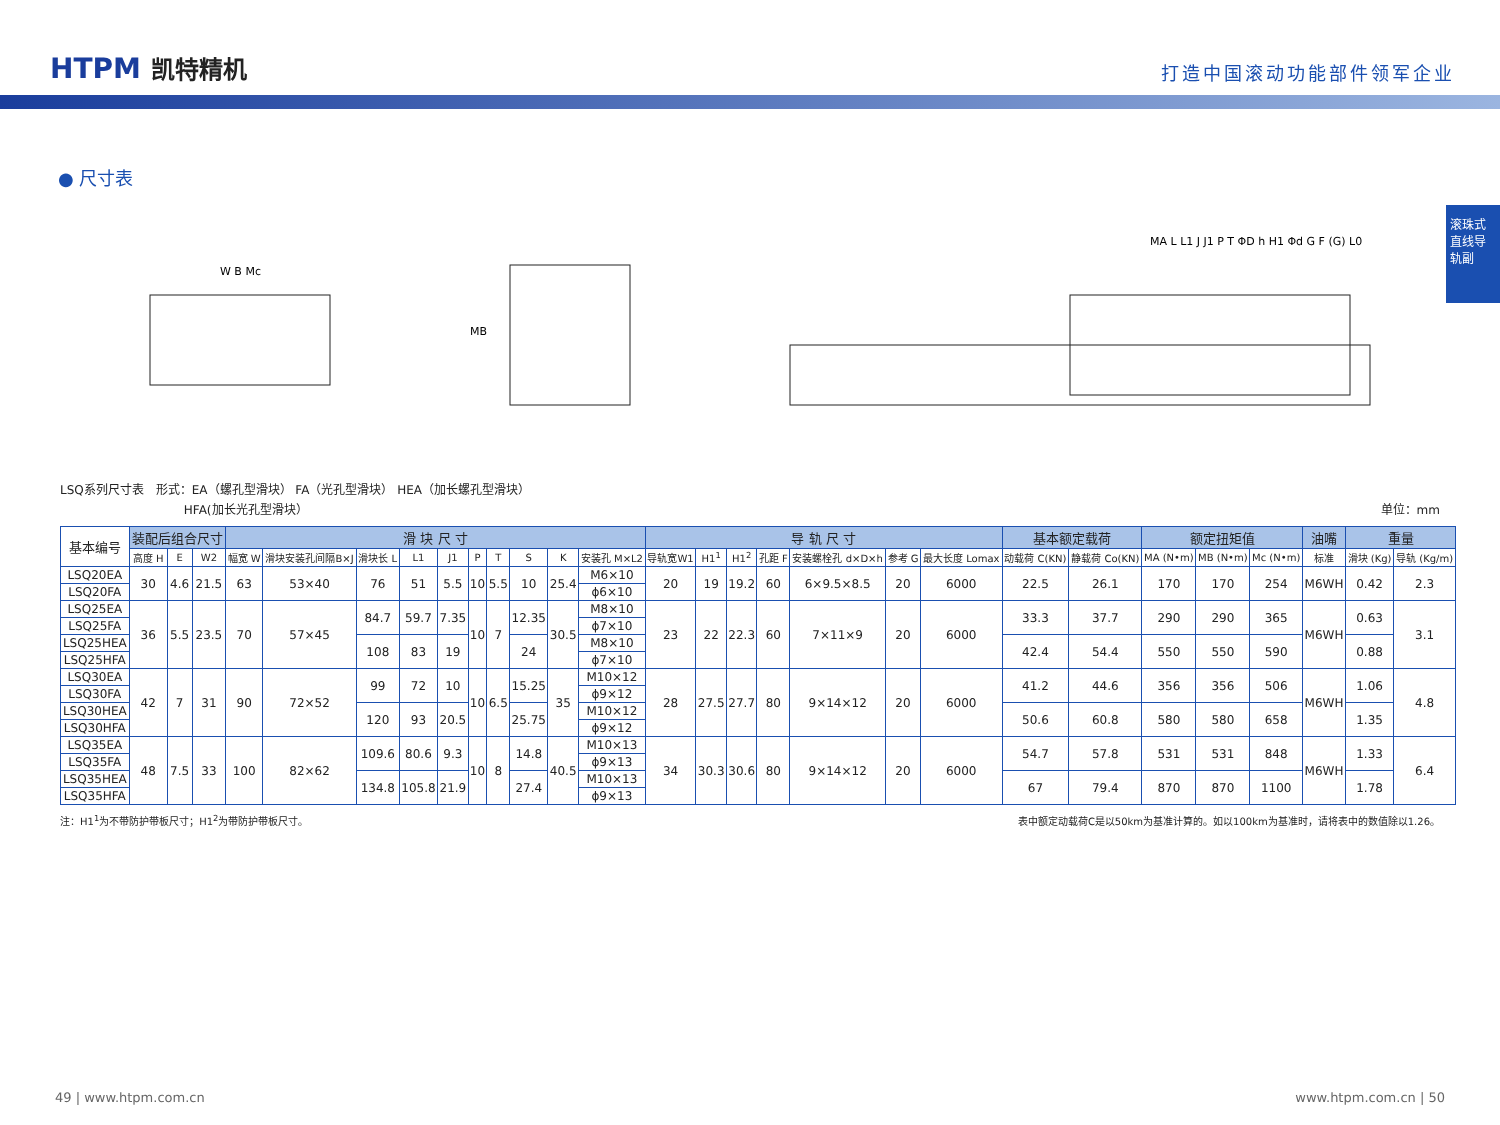HTPM 凯特精机
打造中国滚动功能部件领军企业
滚珠式直线导轨副
● 尺寸表
W B Mc
MB
MA L L1 J J1 P T ΦD h H1 Φd G F (G) L0
LSQ系列尺寸表　形式：EA（螺孔型滑块） FA（光孔型滑块） HEA（加长螺孔型滑块）
　　　　　　　　　　 HFA(加长光孔型滑块） 单位：mm
| 基本编号 | 装配后组合尺寸 | | | 滑 块 尺 寸 | | | | | | | | | | 导 轨 尺 寸 | | | | | | | 基本额定载荷 | | 额定扭矩值 | | | 油嘴 | 重量 | |
| --- | --- | --- | --- | --- | --- | --- | --- | --- | --- | --- | --- | --- | --- | --- | --- | --- | --- | --- | --- | --- | --- | --- | --- | --- | --- | --- | --- | --- |
| | 高度 H | E | W2 | 幅宽 W | 滑块安装孔间隔B×J | 滑块长 L | L1 | J1 | P | T | S | K | 安装孔 M×L2 | 导轨宽W1 | H1<sup>1</sup> | H1<sup>2</sup> | 孔距 F | 安装螺栓孔 d×D×h | 参考 G | 最大长度 Lomax | 动载荷 C(KN) | 静载荷 Co(KN) | MA (N•m) | MB (N•m) | Mc (N•m) | 标准 | 滑块 (Kg) | 导轨 (Kg/m) |
| LSQ20EA | 30 | 4.6 | 21.5 | 63 | 53×40 | 76 | 51 | 5.5 | 10 | 5.5 | 10 | 25.4 | M6×10 | 20 | 19 | 19.2 | 60 | 6×9.5×8.5 | 20 | 6000 | 22.5 | 26.1 | 170 | 170 | 254 | M6WH | 0.42 | 2.3 |
| LSQ20FA | | | | | | | | | | | | | ϕ6×10 | | | | | | | | | | | | | | | |
| LSQ25EA | 36 | 5.5 | 23.5 | 70 | 57×45 | 84.7 | 59.7 | 7.35 | 10 | 7 | 12.35 | 30.5 | M8×10 | 23 | 22 | 22.3 | 60 | 7×11×9 | 20 | 6000 | 33.3 | 37.7 | 290 | 290 | 365 | M6WH | 0.63 | 3.1 |
| LSQ25FA | | | | | | | | | | | | | ϕ7×10 | | | | | | | | | | | | | | | |
| LSQ25HEA | | | | | | 108 | 83 | 19 | | | 24 | | M8×10 | | | | | | | | 42.4 | 54.4 | 550 | 550 | 590 | | 0.88 | |
| LSQ25HFA | | | | | | | | | | | | | ϕ7×10 | | | | | | | | | | | | | | | |
| LSQ30EA | 42 | 7 | 31 | 90 | 72×52 | 99 | 72 | 10 | 10 | 6.5 | 15.25 | 35 | M10×12 | 28 | 27.5 | 27.7 | 80 | 9×14×12 | 20 | 6000 | 41.2 | 44.6 | 356 | 356 | 506 | M6WH | 1.06 | 4.8 |
| LSQ30FA | | | | | | | | | | | | | ϕ9×12 | | | | | | | | | | | | | | | |
| LSQ30HEA | | | | | | 120 | 93 | 20.5 | | | 25.75 | | M10×12 | | | | | | | | 50.6 | 60.8 | 580 | 580 | 658 | | 1.35 | |
| LSQ30HFA | | | | | | | | | | | | | ϕ9×12 | | | | | | | | | | | | | | | |
| LSQ35EA | 48 | 7.5 | 33 | 100 | 82×62 | 109.6 | 80.6 | 9.3 | 10 | 8 | 14.8 | 40.5 | M10×13 | 34 | 30.3 | 30.6 | 80 | 9×14×12 | 20 | 6000 | 54.7 | 57.8 | 531 | 531 | 848 | M6WH | 1.33 | 6.4 |
| LSQ35FA | | | | | | | | | | | | | ϕ9×13 | | | | | | | | | | | | | | | |
| LSQ35HEA | | | | | | 134.8 | 105.8 | 21.9 | | | 27.4 | | M10×13 | | | | | | | | 67 | 79.4 | 870 | 870 | 1100 | | 1.78 | |
| LSQ35HFA | | | | | | | | | | | | | ϕ9×13 | | | | | | | | | | | | | | | |
注：H1<sup>1</sup>为不带防护带板尺寸；H1<sup>2</sup>为带防护带板尺寸。 表中额定动载荷C是以50km为基准计算的。如以100km为基准时，请将表中的数值除以1.26。
49 | www.htpm.com.cn www.htpm.com.cn | 50